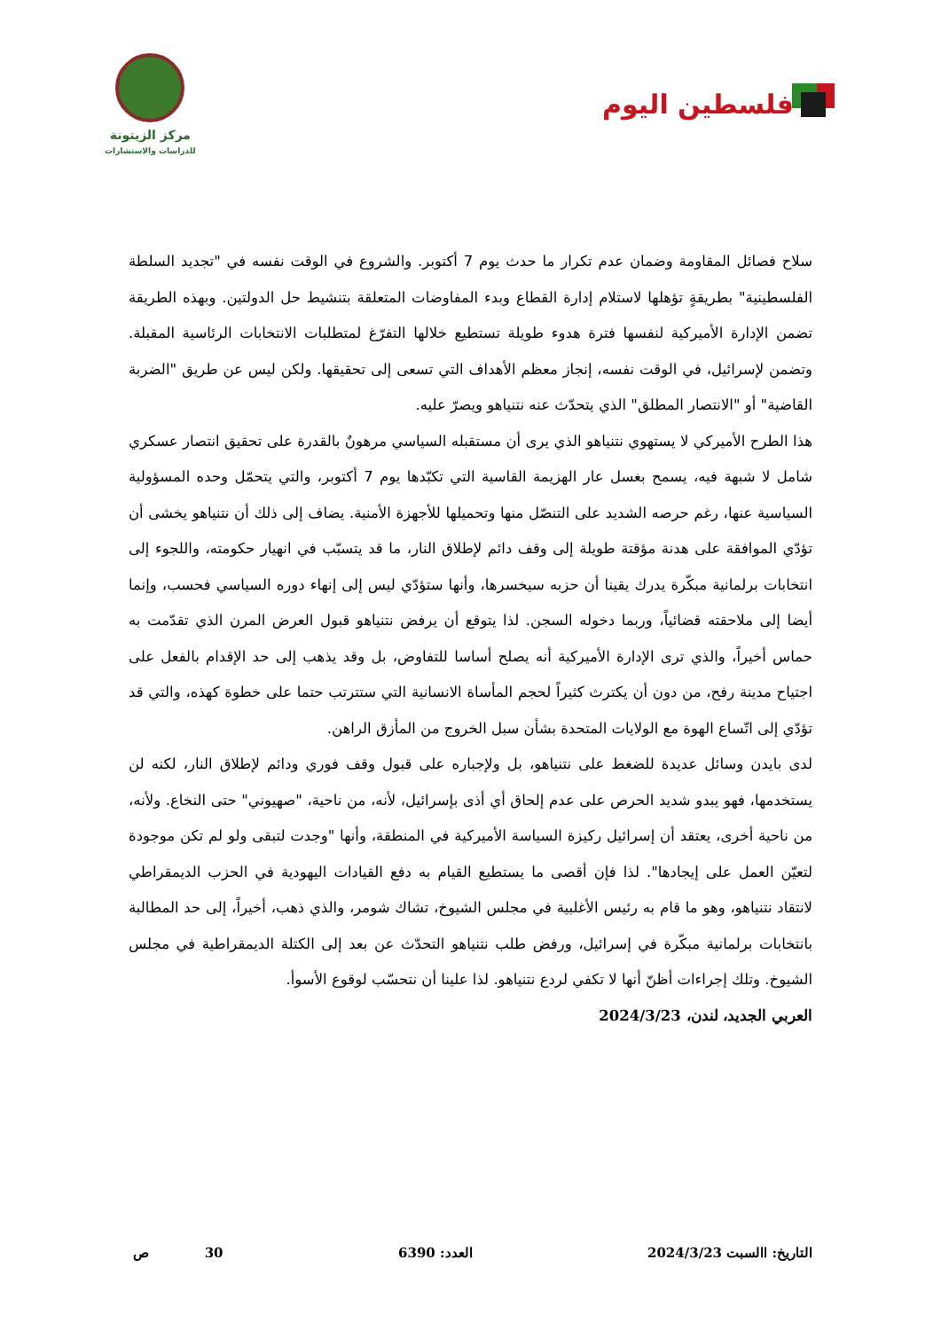فلسطين اليوم
مركز الزيتونة
للدراسات والاستشارات
سلاح فصائل المقاومة وضمان عدم تكرار ما حدث يوم 7 أكتوبر. والشروع في الوقت نفسه في "تجديد السلطة الفلسطينية" بطريقةٍ تؤهلها لاستلام إدارة القطاع وبدء المفاوضات المتعلقة بتنشيط حل الدولتين. وبهذه الطريقة تضمن الإدارة الأميركية لنفسها فترة هدوء طويلة تستطيع خلالها التفرّغ لمتطلبات الانتخابات الرئاسية المقبلة. وتضمن لإسرائيل، في الوقت نفسه، إنجاز معظم الأهداف التي تسعى إلى تحقيقها. ولكن ليس عن طريق "الضربة القاضية" أو "الانتصار المطلق" الذي يتحدّث عنه نتنياهو ويصرّ عليه.
هذا الطرح الأميركي لا يستهوي نتنياهو الذي يرى أن مستقبله السياسي مرهونٌ بالقدرة على تحقيق انتصار عسكري شامل لا شبهة فيه، يسمح بغسل عار الهزيمة القاسية التي تكبّدها يوم 7 أكتوبر، والتي يتحمّل وحده المسؤولية السياسية عنها، رغم حرصه الشديد على التنصّل منها وتحميلها للأجهزة الأمنية. يضاف إلى ذلك أن نتنياهو يخشى أن تؤدّي الموافقة على هدنة مؤقتة طويلة إلى وقف دائم لإطلاق النار، ما قد يتسبّب في انهيار حكومته، واللجوء إلى انتخابات برلمانية مبكّرة يدرك يقينا أن حزبه سيخسرها، وأنها ستؤدّي ليس إلى إنهاء دوره السياسي فحسب، وإنما أيضا إلى ملاحقته قضائياً، وربما دخوله السجن. لذا يتوقع أن يرفض نتنياهو قبول العرض المرن الذي تقدّمت به حماس أخيراً، والذي ترى الإدارة الأميركية أنه يصلح أساسا للتفاوض، بل وقد يذهب إلى حد الإقدام بالفعل على اجتياح مدينة رفح، من دون أن يكترث كثيراً لحجم المأساة الانسانية التي ستترتب حتما على خطوة كهذه، والتي قد تؤدّي إلى اتّساع الهوة مع الولايات المتحدة بشأن سبل الخروج من المأزق الراهن.
لدى بايدن وسائل عديدة للضغط على نتنياهو، بل ولإجباره على قبول وقف فوري ودائم لإطلاق النار، لكنه لن يستخدمها، فهو يبدو شديد الحرص على عدم إلحاق أي أذى بإسرائيل، لأنه، من ناحية، "صهيوني" حتى النخاع. ولأنه، من ناحية أخرى، يعتقد أن إسرائيل ركيزة السياسة الأميركية في المنطقة، وأنها "وجدت لتبقى ولو لم تكن موجودة لتعيّن العمل على إيجادها". لذا فإن أقصى ما يستطيع القيام به دفع القيادات اليهودية في الحزب الديمقراطي لانتقاد نتنياهو، وهو ما قام به رئيس الأغلبية في مجلس الشيوخ، تشاك شومر، والذي ذهب، أخيراً، إلى حد المطالبة بانتخابات برلمانية مبكّرة في إسرائيل، ورفض طلب نتنياهو التحدّث عن بعد إلى الكتلة الديمقراطية في مجلس الشيوخ. وتلك إجراءات أظنّ أنها لا تكفي لردع نتنياهو. لذا علينا أن نتحسّب لوقوع الأسوأ.
العربي الجديد، لندن، 2024/3/23
التاريخ: االسبت 2024/3/23 العدد: 6390 30 ص